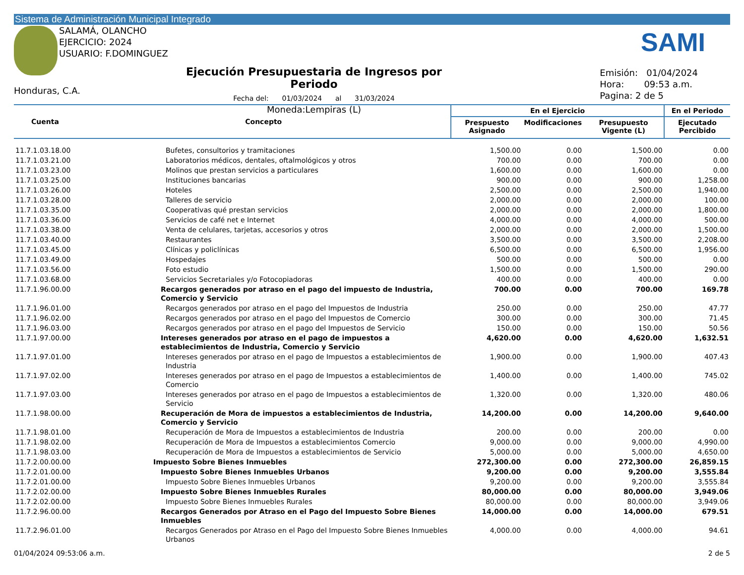Sistema de Administración Municipal Integrado
SALAMÁ, OLANCHO
EJERCICIO: 2024
USUARIO: F.DOMINGUEZ
SAMI
Honduras, C.A.
Ejecución Presupuestaria de Ingresos por Periodo
Fecha del: 01/03/2024 al 31/03/2024
Moneda:Lempiras (L)
Emisión: 01/04/2024
Hora: 09:53 a.m.
Pagina: 2 de 5
| Cuenta | Concepto | En el Ejercicio | | | En el Periodo |
| --- | --- | --- | --- | --- | --- |
| | | Prespuesto Asignado | Modificaciones | Presupuesto Vigente (L) | Ejecutado Percibido |
| 11.7.1.03.18.00 | Bufetes, consultorios y tramitaciones | 1,500.00 | 0.00 | 1,500.00 | 0.00 |
| 11.7.1.03.21.00 | Laboratorios médicos, dentales, oftalmológicos y otros | 700.00 | 0.00 | 700.00 | 0.00 |
| 11.7.1.03.23.00 | Molinos que prestan servicios a particulares | 1,600.00 | 0.00 | 1,600.00 | 0.00 |
| 11.7.1.03.25.00 | Instituciones bancarias | 900.00 | 0.00 | 900.00 | 1,258.00 |
| 11.7.1.03.26.00 | Hoteles | 2,500.00 | 0.00 | 2,500.00 | 1,940.00 |
| 11.7.1.03.28.00 | Talleres de servicio | 2,000.00 | 0.00 | 2,000.00 | 100.00 |
| 11.7.1.03.35.00 | Cooperativas qué prestan servicios | 2,000.00 | 0.00 | 2,000.00 | 1,800.00 |
| 11.7.1.03.36.00 | Servicios de café net e Internet | 4,000.00 | 0.00 | 4,000.00 | 500.00 |
| 11.7.1.03.38.00 | Venta de celulares, tarjetas, accesorios y otros | 2,000.00 | 0.00 | 2,000.00 | 1,500.00 |
| 11.7.1.03.40.00 | Restaurantes | 3,500.00 | 0.00 | 3,500.00 | 2,208.00 |
| 11.7.1.03.45.00 | Clínicas y policlínicas | 6,500.00 | 0.00 | 6,500.00 | 1,956.00 |
| 11.7.1.03.49.00 | Hospedajes | 500.00 | 0.00 | 500.00 | 0.00 |
| 11.7.1.03.56.00 | Foto estudio | 1,500.00 | 0.00 | 1,500.00 | 290.00 |
| 11.7.1.03.68.00 | Servicios Secretariales y/o Fotocopiadoras | 400.00 | 0.00 | 400.00 | 0.00 |
| 11.7.1.96.00.00 | Recargos generados por atraso en el pago del impuesto de Industria, Comercio y Servicio | 700.00 | 0.00 | 700.00 | 169.78 |
| 11.7.1.96.01.00 | Recargos generados por atraso en el pago del Impuestos de Industria | 250.00 | 0.00 | 250.00 | 47.77 |
| 11.7.1.96.02.00 | Recargos generados por atraso en el pago del Impuestos de Comercio | 300.00 | 0.00 | 300.00 | 71.45 |
| 11.7.1.96.03.00 | Recargos generados por atraso en el pago del Impuestos de Servicio | 150.00 | 0.00 | 150.00 | 50.56 |
| 11.7.1.97.00.00 | Intereses generados por atraso en el pago de impuestos a establecimientos de Industria, Comercio y Servicio | 4,620.00 | 0.00 | 4,620.00 | 1,632.51 |
| 11.7.1.97.01.00 | Intereses generados por atraso en el pago de Impuestos a establecimientos de Industria | 1,900.00 | 0.00 | 1,900.00 | 407.43 |
| 11.7.1.97.02.00 | Intereses generados por atraso en el pago de Impuestos a establecimientos de Comercio | 1,400.00 | 0.00 | 1,400.00 | 745.02 |
| 11.7.1.97.03.00 | Intereses generados por atraso en el pago de Impuestos a establecimientos de Servicio | 1,320.00 | 0.00 | 1,320.00 | 480.06 |
| 11.7.1.98.00.00 | Recuperación de Mora de impuestos a establecimientos de Industria, Comercio y Servicio | 14,200.00 | 0.00 | 14,200.00 | 9,640.00 |
| 11.7.1.98.01.00 | Recuperación de Mora de Impuestos a establecimientos de Industria | 200.00 | 0.00 | 200.00 | 0.00 |
| 11.7.1.98.02.00 | Recuperación de Mora de Impuestos a establecimientos Comercio | 9,000.00 | 0.00 | 9,000.00 | 4,990.00 |
| 11.7.1.98.03.00 | Recuperación de Mora de Impuestos a establecimientos de Servicio | 5,000.00 | 0.00 | 5,000.00 | 4,650.00 |
| 11.7.2.00.00.00 | Impuesto Sobre Bienes Inmuebles | 272,300.00 | 0.00 | 272,300.00 | 26,859.15 |
| 11.7.2.01.00.00 | Impuesto Sobre Bienes Inmuebles Urbanos | 9,200.00 | 0.00 | 9,200.00 | 3,555.84 |
| 11.7.2.01.00.00 | Impuesto Sobre Bienes Inmuebles Urbanos | 9,200.00 | 0.00 | 9,200.00 | 3,555.84 |
| 11.7.2.02.00.00 | Impuesto Sobre Bienes Inmuebles Rurales | 80,000.00 | 0.00 | 80,000.00 | 3,949.06 |
| 11.7.2.02.00.00 | Impuesto Sobre Bienes Inmuebles Rurales | 80,000.00 | 0.00 | 80,000.00 | 3,949.06 |
| 11.7.2.96.00.00 | Recargos Generados por Atraso en el Pago del Impuesto Sobre Bienes Inmuebles | 14,000.00 | 0.00 | 14,000.00 | 679.51 |
| 11.7.2.96.01.00 | Recargos Generados por Atraso en el Pago del Impuesto Sobre Bienes Inmuebles Urbanos | 4,000.00 | 0.00 | 4,000.00 | 94.61 |
01/04/2024 09:53:06 a.m. 2 de 5